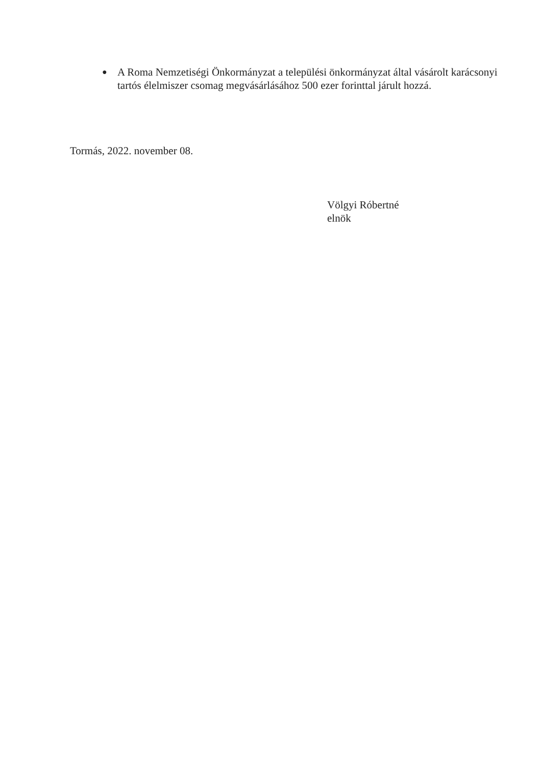●
A Roma Nemzetiségi Önkormányzat a települési önkormányzat által vásárolt karácsonyi tartós élelmiszer csomag megvásárlásához 500 ezer forinttal járult hozzá.
Tormás, 2022. november 08.
Völgyi Róbertné
elnök